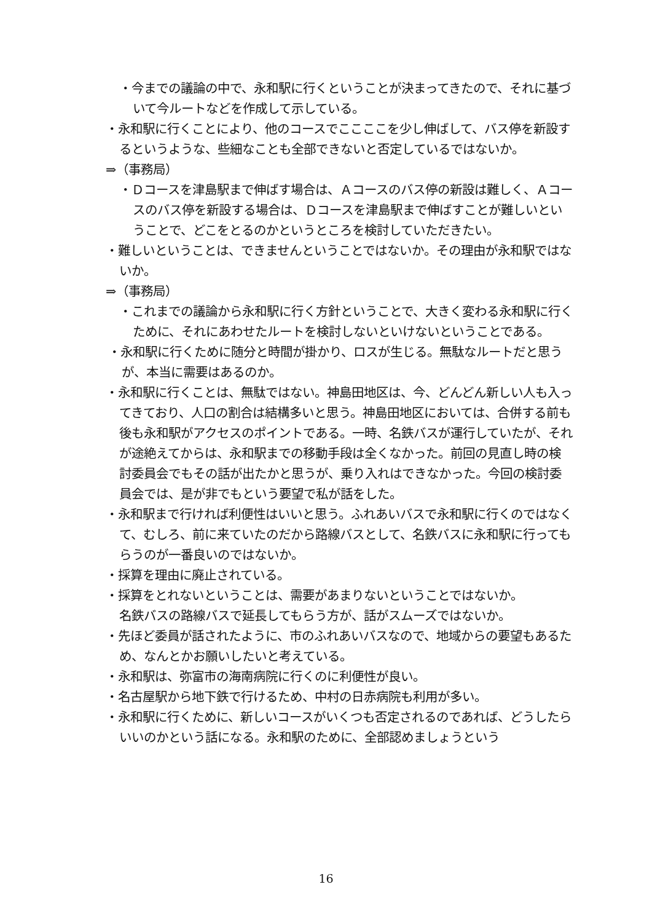・今までの議論の中で、永和駅に行くということが決まってきたので、それに基づいて今ルートなどを作成して示している。
・永和駅に行くことにより、他のコースでここここを少し伸ばして、バス停を新設するというような、些細なことも全部できないと否定しているではないか。
⇒（事務局）
・Ｄコースを津島駅まで伸ばす場合は、Ａコースのバス停の新設は難しく、Ａコースのバス停を新設する場合は、Ｄコースを津島駅まで伸ばすことが難しいということで、どこをとるのかというところを検討していただきたい。
・難しいということは、できませんということではないか。その理由が永和駅ではないか。
⇒（事務局）
・これまでの議論から永和駅に行く方針ということで、大きく変わる永和駅に行くために、それにあわせたルートを検討しないといけないということである。
・永和駅に行くために随分と時間が掛かり、ロスが生じる。無駄なルートだと思うが、本当に需要はあるのか。
・永和駅に行くことは、無駄ではない。神島田地区は、今、どんどん新しい人も入ってきており、人口の割合は結構多いと思う。神島田地区においては、合併する前も後も永和駅がアクセスのポイントである。一時、名鉄バスが運行していたが、それが途絶えてからは、永和駅までの移動手段は全くなかった。前回の見直し時の検討委員会でもその話が出たかと思うが、乗り入れはできなかった。今回の検討委員会では、是が非でもという要望で私が話をした。
・永和駅まで行ければ利便性はいいと思う。ふれあいバスで永和駅に行くのではなくて、むしろ、前に来ていたのだから路線バスとして、名鉄バスに永和駅に行ってもらうのが一番良いのではないか。
・採算を理由に廃止されている。
・採算をとれないということは、需要があまりないということではないか。
名鉄バスの路線バスで延長してもらう方が、話がスムーズではないか。
・先ほど委員が話されたように、市のふれあいバスなので、地域からの要望もあるため、なんとかお願いしたいと考えている。
・永和駅は、弥富市の海南病院に行くのに利便性が良い。
・名古屋駅から地下鉄で行けるため、中村の日赤病院も利用が多い。
・永和駅に行くために、新しいコースがいくつも否定されるのであれば、どうしたらいいのかという話になる。永和駅のために、全部認めましょうという
16